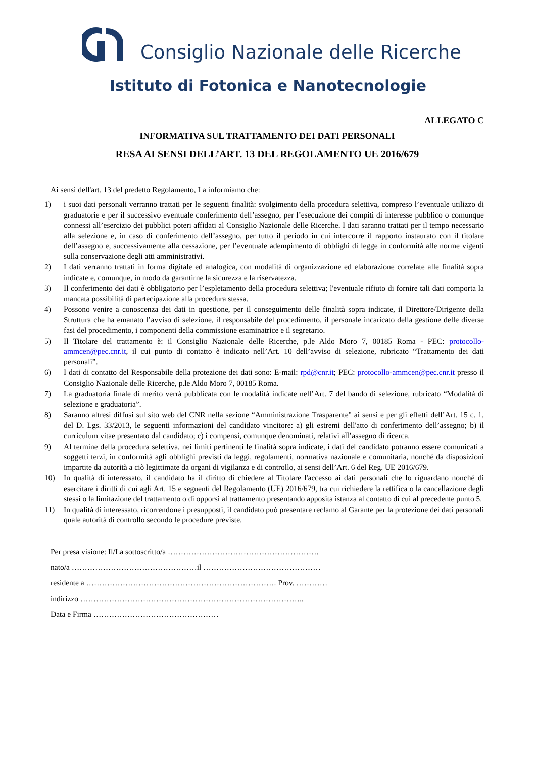Consiglio Nazionale delle Ricerche
Istituto di Fotonica e Nanotecnologie
ALLEGATO C
INFORMATIVA SUL TRATTAMENTO DEI DATI PERSONALI
RESA AI SENSI DELL’ART. 13 DEL REGOLAMENTO UE 2016/679
Ai sensi dell'art. 13 del predetto Regolamento, La informiamo che:
1) i suoi dati personali verranno trattati per le seguenti finalità: svolgimento della procedura selettiva, compreso l’eventuale utilizzo di graduatorie e per il successivo eventuale conferimento dell’assegno, per l’esecuzione dei compiti di interesse pubblico o comunque connessi all’esercizio dei pubblici poteri affidati al Consiglio Nazionale delle Ricerche. I dati saranno trattati per il tempo necessario alla selezione e, in caso di conferimento dell’assegno, per tutto il periodo in cui intercorre il rapporto instaurato con il titolare dell’assegno e, successivamente alla cessazione, per l’eventuale adempimento di obblighi di legge in conformità alle norme vigenti sulla conservazione degli atti amministrativi.
2) I dati verranno trattati in forma digitale ed analogica, con modalità di organizzazione ed elaborazione correlate alle finalità sopra indicate e, comunque, in modo da garantirne la sicurezza e la riservatezza.
3) Il conferimento dei dati è obbligatorio per l’espletamento della procedura selettiva; l'eventuale rifiuto di fornire tali dati comporta la mancata possibilità di partecipazione alla procedura stessa.
4) Possono venire a conoscenza dei dati in questione, per il conseguimento delle finalità sopra indicate, il Direttore/Dirigente della Struttura che ha emanato l’avviso di selezione, il responsabile del procedimento, il personale incaricato della gestione delle diverse fasi del procedimento, i componenti della commissione esaminatrice e il segretario.
5) Il Titolare del trattamento è: il Consiglio Nazionale delle Ricerche, p.le Aldo Moro 7, 00185 Roma - PEC: protocollo-ammcen@pec.cnr.it, il cui punto di contatto è indicato nell’Art. 10 dell’avviso di selezione, rubricato “Trattamento dei dati personali”.
6) I dati di contatto del Responsabile della protezione dei dati sono: E-mail: rpd@cnr.it; PEC: protocollo-ammcen@pec.cnr.it presso il Consiglio Nazionale delle Ricerche, p.le Aldo Moro 7, 00185 Roma.
7) La graduatoria finale di merito verrà pubblicata con le modalità indicate nell’Art. 7 del bando di selezione, rubricato “Modalità di selezione e graduatoria”.
8) Saranno altresì diffusi sul sito web del CNR nella sezione “Amministrazione Trasparente" ai sensi e per gli effetti dell’Art. 15 c. 1, del D. Lgs. 33/2013, le seguenti informazioni del candidato vincitore: a) gli estremi dell'atto di conferimento dell’assegno; b) il curriculum vitae presentato dal candidato; c) i compensi, comunque denominati, relativi all’assegno di ricerca.
9) Al termine della procedura selettiva, nei limiti pertinenti le finalità sopra indicate, i dati del candidato potranno essere comunicati a soggetti terzi, in conformità agli obblighi previsti da leggi, regolamenti, normativa nazionale e comunitaria, nonché da disposizioni impartite da autorità a ciò legittimate da organi di vigilanza e di controllo, ai sensi dell’Art. 6 del Reg. UE 2016/679.
10) In qualità di interessato, il candidato ha il diritto di chiedere al Titolare l'accesso ai dati personali che lo riguardano nonché di esercitare i diritti di cui agli Art. 15 e seguenti del Regolamento (UE) 2016/679, tra cui richiedere la rettifica o la cancellazione degli stessi o la limitazione del trattamento o di opporsi al trattamento presentando apposita istanza al contatto di cui al precedente punto 5.
11) In qualità di interessato, ricorrendone i presupposti, il candidato può presentare reclamo al Garante per la protezione dei dati personali quale autorità di controllo secondo le procedure previste.
Per presa visione: Il/La sottoscritto/a ………………………………………………….
nato/a …………………………………………il ………………………………………
residente a ………………………………………………………………. Prov. …………
indirizzo …………………………………………………………………………..
Data e Firma …………………………………………